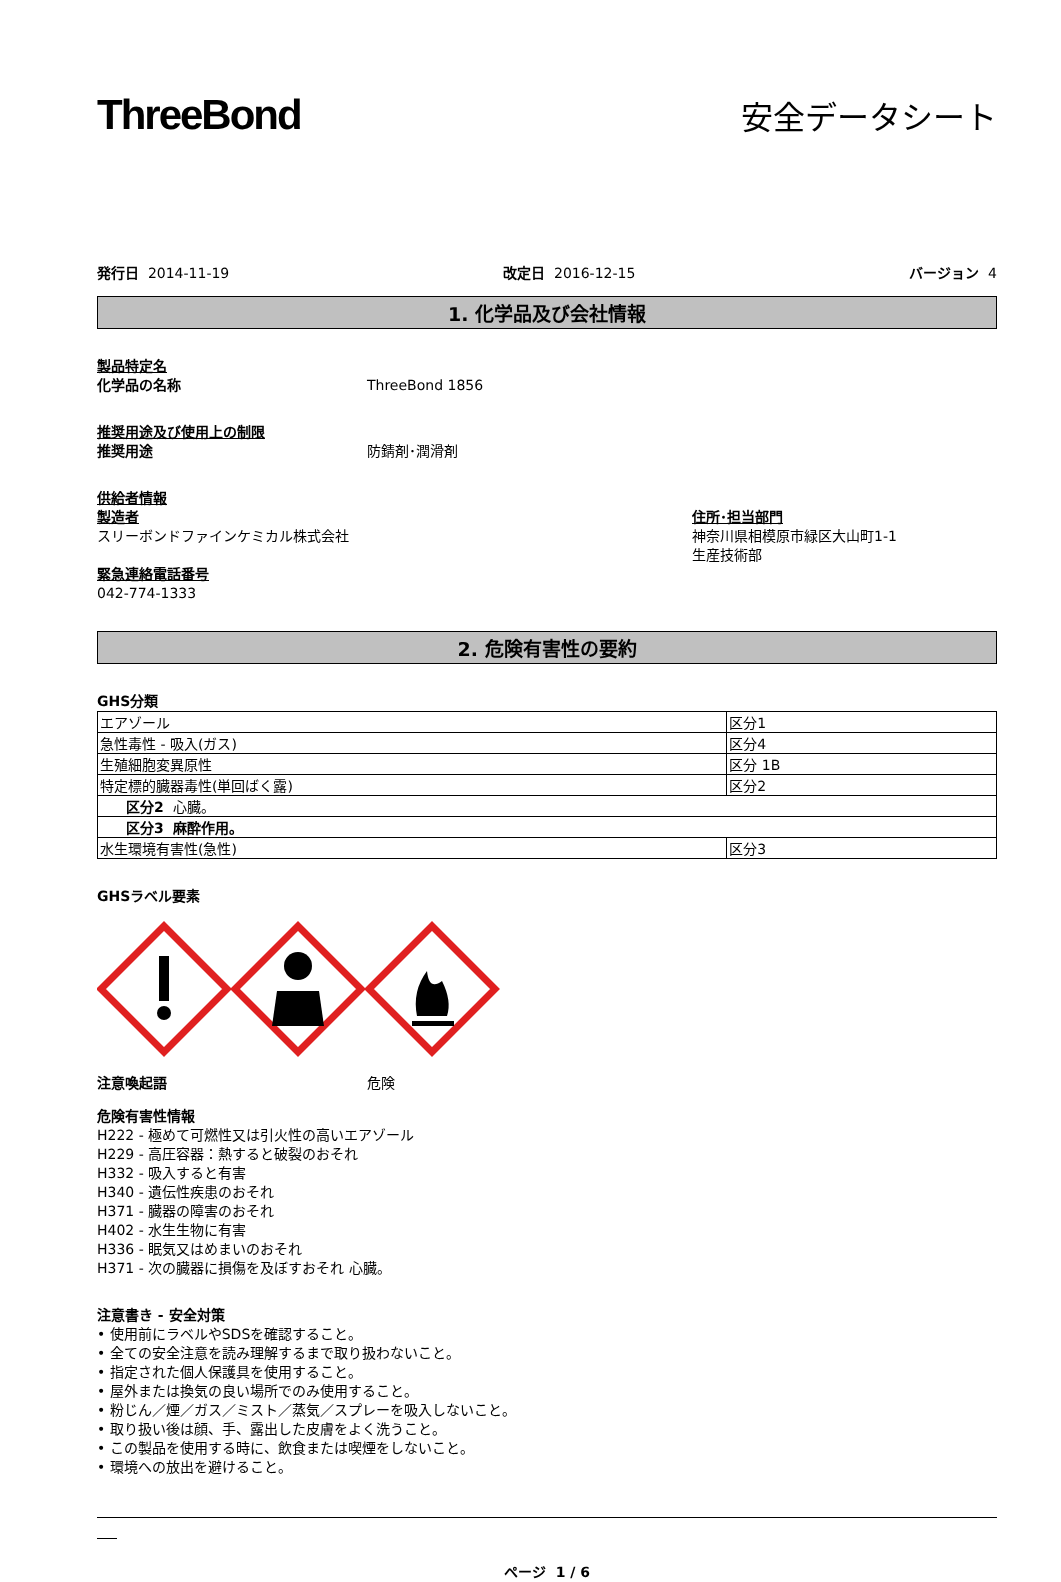ThreeBond
安全データシート
発行日 2014-11-19 改定日 2016-12-15 バージョン 4
1. 化学品及び会社情報
製品特定名
化学品の名称 ThreeBond 1856
推奨用途及び使用上の制限
推奨用途 防錆剤･潤滑剤
供給者情報
製造者
スリーボンドファインケミカル株式会社
住所･担当部門
神奈川県相模原市緑区大山町1-1
生産技術部
緊急連絡電話番号
042-774-1333
2. 危険有害性の要約
GHS分類
| エアゾール | 区分1 |
| 急性毒性 - 吸入(ガス) | 区分4 |
| 生殖細胞変異原性 | 区分 1B |
| 特定標的臓器毒性(単回ばく露) | 区分2 |
| 区分2 心臓。 | |
| 区分3 麻酔作用。 | |
| 水生環境有害性(急性) | 区分3 |
GHSラベル要素
注意喚起語 危険
危険有害性情報
H222 - 極めて可燃性又は引火性の高いエアゾール
H229 - 高圧容器：熱すると破裂のおそれ
H332 - 吸入すると有害
H340 - 遺伝性疾患のおそれ
H371 - 臓器の障害のおそれ
H402 - 水生生物に有害
H336 - 眠気又はめまいのおそれ
H371 - 次の臓器に損傷を及ぼすおそれ 心臓。
注意書き - 安全対策
• 使用前にラベルやSDSを確認すること。
• 全ての安全注意を読み理解するまで取り扱わないこと。
• 指定された個人保護具を使用すること。
• 屋外または換気の良い場所でのみ使用すること。
• 粉じん／煙／ガス／ミスト／蒸気／スプレーを吸入しないこと。
• 取り扱い後は顔、手、露出した皮膚をよく洗うこと。
• この製品を使用する時に、飲食または喫煙をしないこと。
• 環境への放出を避けること。
ページ 1 / 6